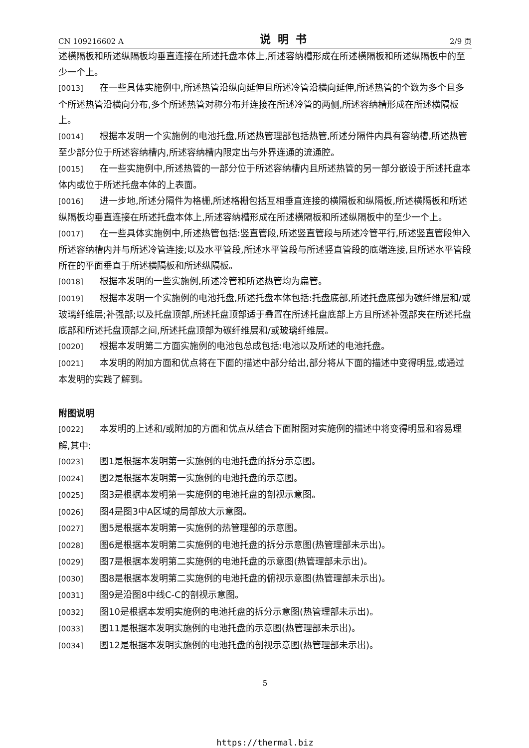CN 109216602 A 说明书 2/9 页
述横隔板和所述纵隔板均垂直连接在所述托盘本体上,所述容纳槽形成在所述横隔板和所述纵隔板中的至少一个上。
[0013] 在一些具体实施例中,所述热管沿纵向延伸且所述冷管沿横向延伸,所述热管的个数为多个且多个所述热管沿横向分布,多个所述热管对称分布并连接在所述冷管的两侧,所述容纳槽形成在所述横隔板上。
[0014] 根据本发明一个实施例的电池托盘,所述热管理部包括热管,所述分隔件内具有容纳槽,所述热管至少部分位于所述容纳槽内,所述容纳槽内限定出与外界连通的流通腔。
[0015] 在一些实施例中,所述热管的一部分位于所述容纳槽内且所述热管的另一部分嵌设于所述托盘本体内或位于所述托盘本体的上表面。
[0016] 进一步地,所述分隔件为格栅,所述格栅包括互相垂直连接的横隔板和纵隔板,所述横隔板和所述纵隔板均垂直连接在所述托盘本体上,所述容纳槽形成在所述横隔板和所述纵隔板中的至少一个上。
[0017] 在一些具体实施例中,所述热管包括:竖直管段,所述竖直管段与所述冷管平行,所述竖直管段伸入所述容纳槽内并与所述冷管连接;以及水平管段,所述水平管段与所述竖直管段的底端连接,且所述水平管段所在的平面垂直于所述横隔板和所述纵隔板。
[0018] 根据本发明的一些实施例,所述冷管和所述热管均为扁管。
[0019] 根据本发明一个实施例的电池托盘,所述托盘本体包括:托盘底部,所述托盘底部为碳纤维层和/或玻璃纤维层;补强部;以及托盘顶部,所述托盘顶部适于叠置在所述托盘底部上方且所述补强部夹在所述托盘底部和所述托盘顶部之间,所述托盘顶部为碳纤维层和/或玻璃纤维层。
[0020] 根据本发明第二方面实施例的电池包总成包括:电池以及所述的电池托盘。
[0021] 本发明的附加方面和优点将在下面的描述中部分给出,部分将从下面的描述中变得明显,或通过本发明的实践了解到。
附图说明
[0022] 本发明的上述和/或附加的方面和优点从结合下面附图对实施例的描述中将变得明显和容易理解,其中:
[0023] 图1是根据本发明第一实施例的电池托盘的拆分示意图。
[0024] 图2是根据本发明第一实施例的电池托盘的示意图。
[0025] 图3是根据本发明第一实施例的电池托盘的剖视示意图。
[0026] 图4是图3中A区域的局部放大示意图。
[0027] 图5是根据本发明第一实施例的热管理部的示意图。
[0028] 图6是根据本发明第二实施例的电池托盘的拆分示意图(热管理部未示出)。
[0029] 图7是根据本发明第二实施例的电池托盘的示意图(热管理部未示出)。
[0030] 图8是根据本发明第二实施例的电池托盘的俯视示意图(热管理部未示出)。
[0031] 图9是沿图8中线C-C的剖视示意图。
[0032] 图10是根据本发明实施例的电池托盘的拆分示意图(热管理部未示出)。
[0033] 图11是根据本发明实施例的电池托盘的示意图(热管理部未示出)。
[0034] 图12是根据本发明实施例的电池托盘的剖视示意图(热管理部未示出)。
5
https://thermal.biz